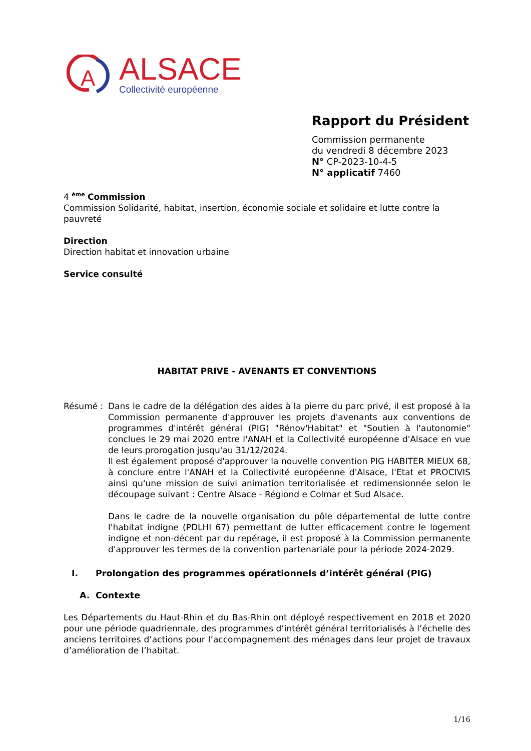A
ALSACE
Collectivité européenne
Rapport du Président
Commission permanente
du vendredi 8 décembre 2023
N° CP-2023-10-4-5
N° applicatif 7460
4 <sup>ème</sup> Commission
Commission Solidarité, habitat, insertion, économie sociale et solidaire et lutte contre la pauvreté
Direction
Direction habitat et innovation urbaine
Service consulté
HABITAT PRIVE - AVENANTS ET CONVENTIONS
Résumé : Dans le cadre de la délégation des aides à la pierre du parc privé, il est proposé à la Commission permanente d'approuver les projets d'avenants aux conventions de programmes d'intérêt général (PIG) "Rénov'Habitat" et "Soutien à l'autonomie" conclues le 29 mai 2020 entre l'ANAH et la Collectivité européenne d'Alsace en vue de leurs prorogation jusqu'au 31/12/2024.
Il est également proposé d'approuver la nouvelle convention PIG HABITER MIEUX 68, à conclure entre l'ANAH et la Collectivité européenne d'Alsace, l'Etat et PROCIVIS ainsi qu'une mission de suivi animation territorialisée et redimensionnée selon le découpage suivant : Centre Alsace - Régiond e Colmar et Sud Alsace.
Dans le cadre de la nouvelle organisation du pôle départemental de lutte contre l'habitat indigne (PDLHI 67) permettant de lutter efficacement contre le logement indigne et non-décent par du repérage, il est proposé à la Commission permanente d'approuver les termes de la convention partenariale pour la période 2024-2029.
I. Prolongation des programmes opérationnels d’intérêt général (PIG)
A. Contexte
Les Départements du Haut-Rhin et du Bas-Rhin ont déployé respectivement en 2018 et 2020 pour une période quadriennale, des programmes d’intérêt général territorialisés à l’échelle des anciens territoires d’actions pour l’accompagnement des ménages dans leur projet de travaux d’amélioration de l’habitat.
1/16